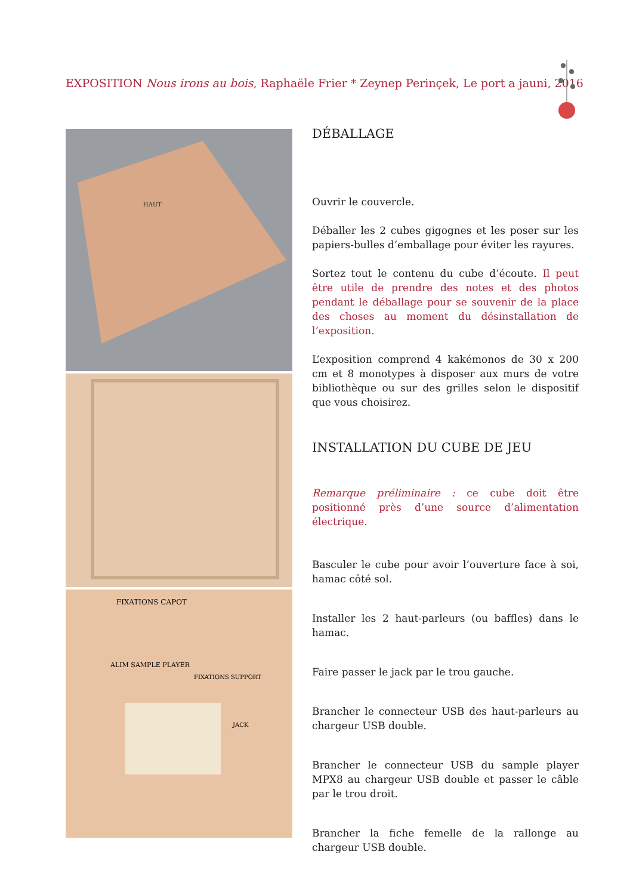EXPOSITION Nous irons au bois, Raphaële Frier * Zeynep Perinçek, Le port a jauni, 2016
HAUT
FIXATIONS CAPOT
ALIM SAMPLE PLAYER
FIXATIONS SUPPORT
JACK
DÉBALLAGE
Ouvrir le couvercle.
Déballer les 2 cubes gigognes et les poser sur les papiers-bulles d’emballage pour éviter les rayures.
Sortez tout le contenu du cube d’écoute. Il peut être utile de prendre des notes et des photos pendant le déballage pour se souvenir de la place des choses au moment du désinstallation de l’exposition.
L’exposition comprend 4 kakémonos de 30 x 200 cm et 8 monotypes à disposer aux murs de votre bibliothèque ou sur des grilles selon le dispositif que vous choisirez.
INSTALLATION DU CUBE DE JEU
Remarque préliminaire : ce cube doit être positionné près d’une source d’alimentation électrique.
Basculer le cube pour avoir l’ouverture face à soi, hamac côté sol.
Installer les 2 haut-parleurs (ou baffles) dans le hamac.
Faire passer le jack par le trou gauche.
Brancher le connecteur USB des haut-parleurs au chargeur USB double.
Brancher le connecteur USB du sample player MPX8 au chargeur USB double et passer le câble par le trou droit.
Brancher la fiche femelle de la rallonge au chargeur USB double.